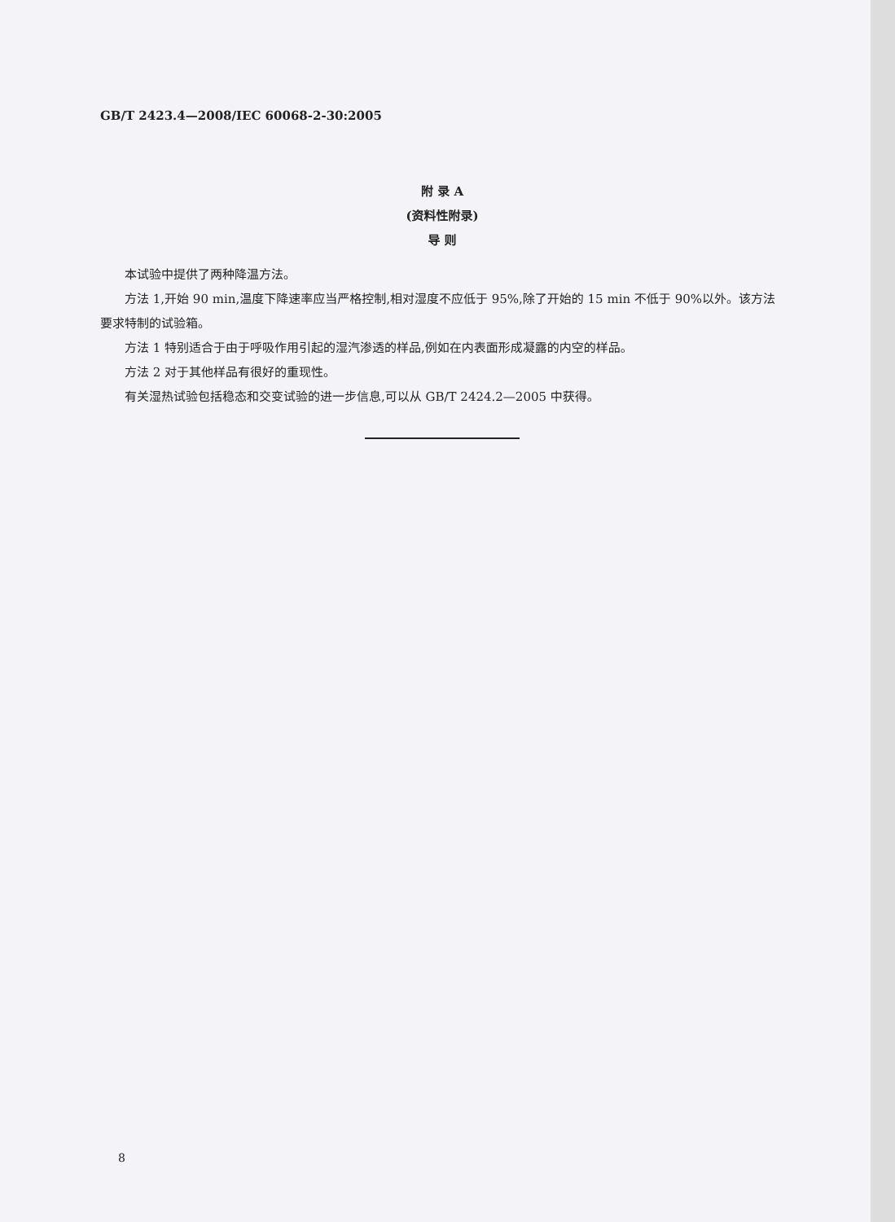GB/T 2423.4—2008/IEC 60068-2-30:2005
附 录 A
(资料性附录)
导 则
本试验中提供了两种降温方法。
方法 1,开始 90 min,温度下降速率应当严格控制,相对湿度不应低于 95%,除了开始的 15 min 不低于 90%以外。该方法要求特制的试验箱。
方法 1 特别适合于由于呼吸作用引起的湿汽渗透的样品,例如在内表面形成凝露的内空的样品。
方法 2 对于其他样品有很好的重现性。
有关湿热试验包括稳态和交变试验的进一步信息,可以从 GB/T 2424.2—2005 中获得。
8